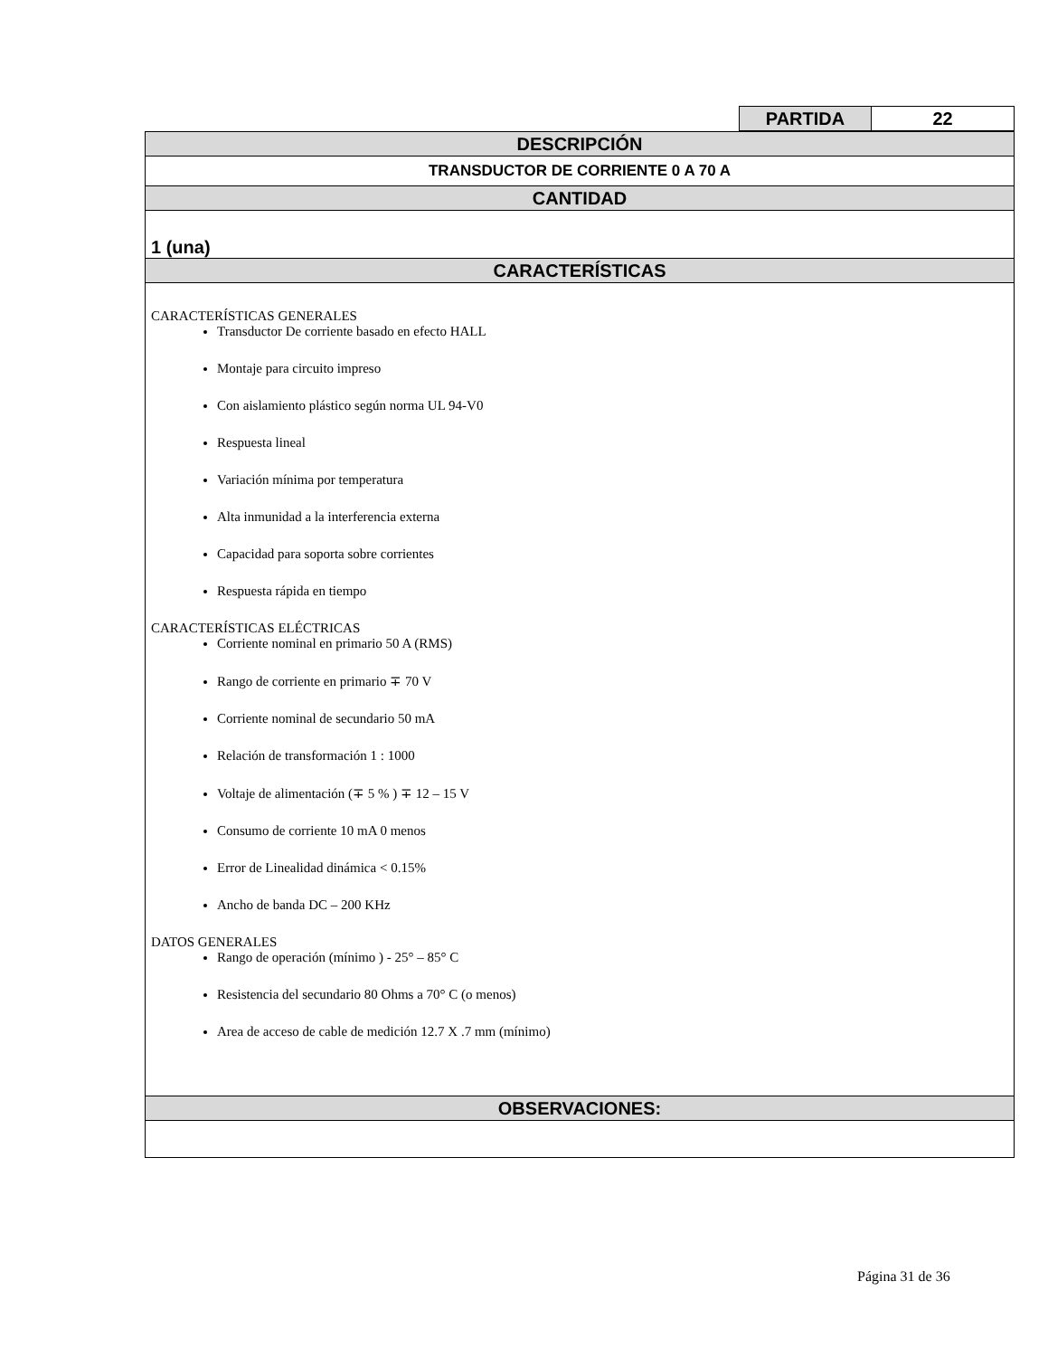| PARTIDA | 22 |
| DESCRIPCIÓN |
| TRANSDUCTOR DE CORRIENTE 0 A 70 A |
| CANTIDAD |
| 1 (una) |
| CARACTERÍSTICAS |
| CARACTERÍSTICAS GENERALES Transductor De corriente basado en efecto HALL Montaje para circuito impreso Con aislamiento plástico según norma UL 94-V0 Respuesta lineal Variación mínima por temperatura Alta inmunidad a la interferencia externa Capacidad para soporta sobre corrientes Respuesta rápida en tiempo CARACTERÍSTICAS ELÉCTRICAS Corriente nominal en primario 50 A (RMS) Rango de corriente en primario ∓ 70 V Corriente nominal de secundario 50 mA Relación de transformación 1 : 1000 Voltaje de alimentación (∓ 5 % ) ∓ 12 – 15 V Consumo de corriente 10 mA 0 menos Error de Linealidad dinámica < 0.15% Ancho de banda DC – 200 KHz DATOS GENERALES Rango de operación (mínimo ) - 25° – 85° C Resistencia del secundario 80 Ohms a 70° C (o menos) Area de acceso de cable de medición 12.7 X .7 mm (mínimo) |
| OBSERVACIONES: |
Página 31 de 36